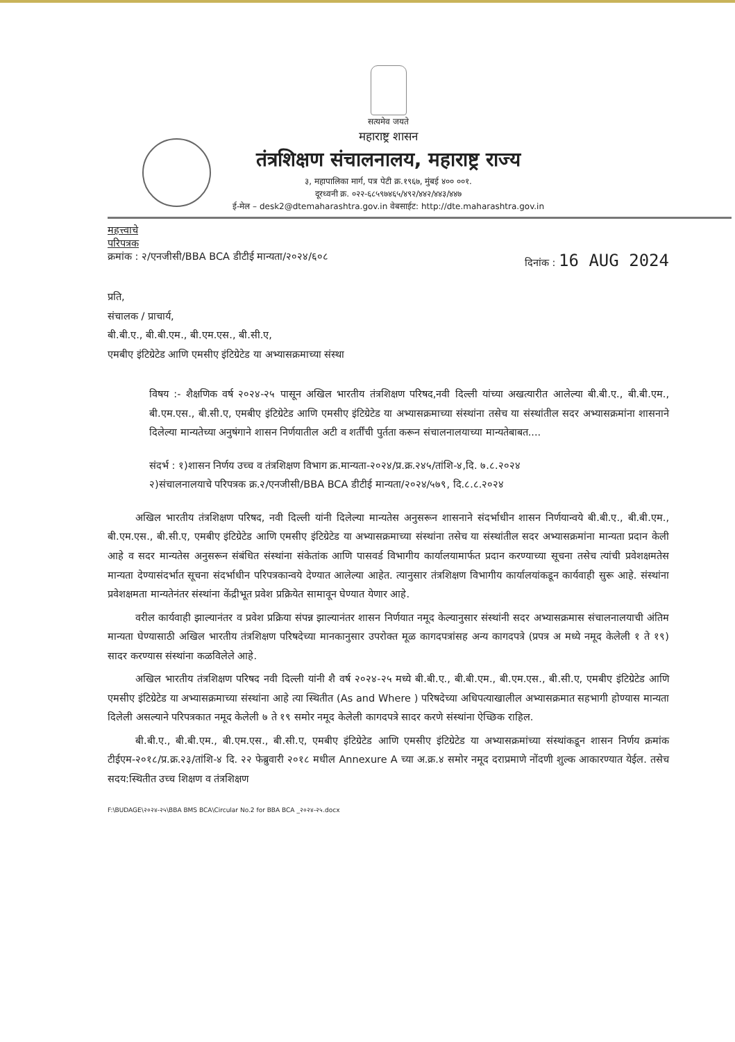सत्यमेव जयते
महाराष्ट्र शासन
तंत्रशिक्षण संचालनालय, महाराष्ट्र राज्य
३, महापालिका मार्ग, पत्र पेटी क्र.१९६७, मुंबई ४०० ००१.
दूरध्वनी क्र. ०२२-६८५९७४६५/४९२/४४२/४४३/४४७
ई-मेल – desk2@dtemaharashtra.gov.in वेबसाईट: http://dte.maharashtra.gov.in
महत्त्वाचे
परिपत्रक
क्रमांक : २/एनजीसी/BBA BCA डीटीई मान्यता/२०२४/६०८ दिनांक : 16 AUG 2024
प्रति,
संचालक / प्राचार्य,
बी.बी.ए., बी.बी.एम., बी.एम.एस., बी.सी.ए,
एमबीए इंटिग्रेटेड आणि एमसीए इंटिग्रेटेड या अभ्यासक्रमाच्या संस्था
विषय :- शैक्षणिक वर्ष २०२४-२५ पासून अखिल भारतीय तंत्रशिक्षण परिषद,नवी दिल्ली यांच्या अखत्यारीत आलेल्या बी.बी.ए., बी.बी.एम., बी.एम.एस., बी.सी.ए, एमबीए इंटिग्रेटेड आणि एमसीए इंटिग्रेटेड या अभ्यासक्रमाच्या संस्थांना तसेच या संस्थांतील सदर अभ्यासक्रमांना शासनाने दिलेल्या मान्यतेच्या अनुषंगाने शासन निर्णयातील अटी व शर्तींची पुर्तता करून संचालनालयाच्या मान्यतेबाबत....
संदर्भ : १)शासन निर्णय उच्च व तंत्रशिक्षण विभाग क्र.मान्यता-२०२४/प्र.क्र.२४५/तांशि-४,दि. ७.८.२०२४
२)संचालनालयाचे परिपत्रक क्र.२/एनजीसी/BBA BCA डीटीई मान्यता/२०२४/५७९, दि.८.८.२०२४
अखिल भारतीय तंत्रशिक्षण परिषद, नवी दिल्ली यांनी दिलेल्या मान्यतेस अनुसरून शासनाने संदर्भाधीन शासन निर्णयान्वये बी.बी.ए., बी.बी.एम., बी.एम.एस., बी.सी.ए, एमबीए इंटिग्रेटेड आणि एमसीए इंटिग्रेटेड या अभ्यासक्रमाच्या संस्थांना तसेच या संस्थांतील सदर अभ्यासक्रमांना मान्यता प्रदान केली आहे व सदर मान्यतेस अनुसरून संबंधित संस्थांना संकेतांक आणि पासवर्ड विभागीय कार्यालयामार्फत प्रदान करण्याच्या सूचना तसेच त्यांची प्रवेशक्षमतेस मान्यता देण्यासंदर्भात सूचना संदर्भाधीन परिपत्रकान्वये देण्यात आलेल्या आहेत. त्यानुसार तंत्रशिक्षण विभागीय कार्यालयांकडून कार्यवाही सुरू आहे. संस्थांना प्रवेशक्षमता मान्यतेनंतर संस्थांना केंद्रीभूत प्रवेश प्रक्रियेत सामावून घेण्यात येणार आहे.
वरील कार्यवाही झाल्यानंतर व प्रवेश प्रक्रिया संपन्न झाल्यानंतर शासन निर्णयात नमूद केल्यानुसार संस्थांनी सदर अभ्यासक्रमास संचालनालयाची अंतिम मान्यता घेण्यासाठी अखिल भारतीय तंत्रशिक्षण परिषदेच्या मानकानुसार उपरोक्त मूळ कागदपत्रांसह अन्य कागदपत्रे (प्रपत्र अ मध्ये नमूद केलेली १ ते १९) सादर करण्यास संस्थांना कळविलेले आहे.
अखिल भारतीय तंत्रशिक्षण परिषद नवी दिल्ली यांनी शै वर्ष २०२४-२५ मध्ये बी.बी.ए., बी.बी.एम., बी.एम.एस., बी.सी.ए, एमबीए इंटिग्रेटेड आणि एमसीए इंटिग्रेटेड या अभ्यासक्रमाच्या संस्थांना आहे त्या स्थितीत (As and Where ) परिषदेच्या अधिपत्याखालील अभ्यासक्रमात सहभागी होण्यास मान्यता दिलेली असल्याने परिपत्रकात नमूद केलेली ७ ते १९ समोर नमूद केलेली कागदपत्रे सादर करणे संस्थांना ऐच्छिक राहिल.
बी.बी.ए., बी.बी.एम., बी.एम.एस., बी.सी.ए, एमबीए इंटिग्रेटेड आणि एमसीए इंटिग्रेटेड या अभ्यासक्रमांच्या संस्थांकडून शासन निर्णय क्रमांक टीईएम-२०१८/प्र.क्र.२३/तांशि-४ दि. २२ फेब्रुवारी २०१८ मधील Annexure A च्या अ.क्र.४ समोर नमूद दराप्रमाणे नोंदणी शुल्क आकारण्यात येईल. तसेच सदय:स्थितीत उच्च शिक्षण व तंत्रशिक्षण
F:\BUDAGE\२०२४-२५\BBA BMS BCA\Circular No.2 for BBA BCA _२०२४-२५.docx